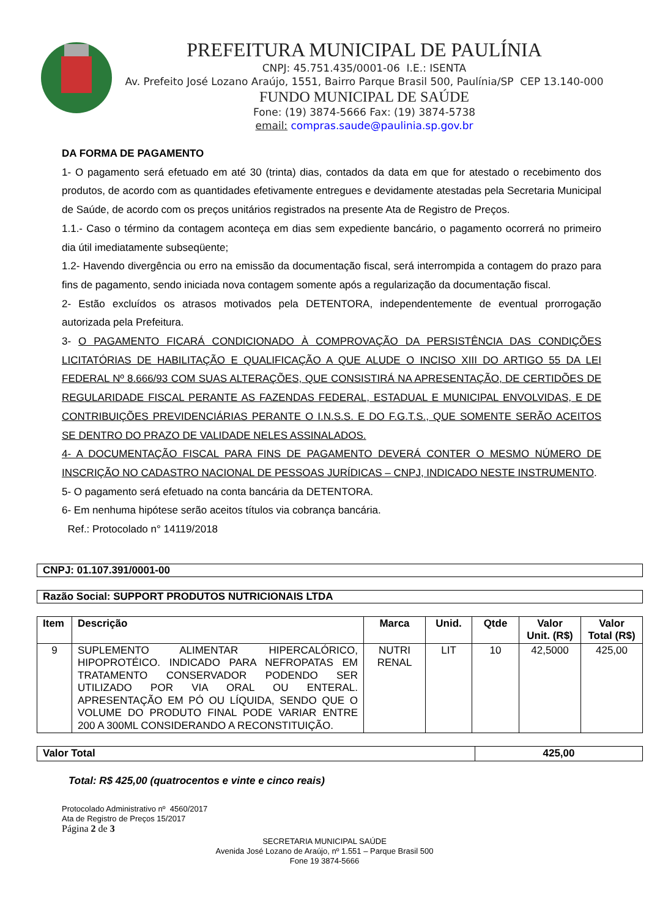PREFEITURA MUNICIPAL DE PAULÍNIA
CNPJ: 45.751.435/0001-06 I.E.: ISENTA
Av. Prefeito José Lozano Araújo, 1551, Bairro Parque Brasil 500, Paulínia/SP CEP 13.140-000
FUNDO MUNICIPAL DE SAÚDE
Fone: (19) 3874-5666 Fax: (19) 3874-5738
email: compras.saude@paulinia.sp.gov.br
DA FORMA DE PAGAMENTO
1- O pagamento será efetuado em até 30 (trinta) dias, contados da data em que for atestado o recebimento dos produtos, de acordo com as quantidades efetivamente entregues e devidamente atestadas pela Secretaria Municipal de Saúde, de acordo com os preços unitários registrados na presente Ata de Registro de Preços.
1.1.- Caso o término da contagem aconteça em dias sem expediente bancário, o pagamento ocorrerá no primeiro dia útil imediatamente subseqüente;
1.2- Havendo divergência ou erro na emissão da documentação fiscal, será interrompida a contagem do prazo para fins de pagamento, sendo iniciada nova contagem somente após a regularização da documentação fiscal.
2- Estão excluídos os atrasos motivados pela DETENTORA, independentemente de eventual prorrogação autorizada pela Prefeitura.
3- O PAGAMENTO FICARÁ CONDICIONADO À COMPROVAÇÃO DA PERSISTÊNCIA DAS CONDIÇÕES LICITATÓRIAS DE HABILITAÇÃO E QUALIFICAÇÃO A QUE ALUDE O INCISO XIII DO ARTIGO 55 DA LEI FEDERAL Nº 8.666/93 COM SUAS ALTERAÇÕES, QUE CONSISTIRÁ NA APRESENTAÇÃO, DE CERTIDÕES DE REGULARIDADE FISCAL PERANTE AS FAZENDAS FEDERAL, ESTADUAL E MUNICIPAL ENVOLVIDAS, E DE CONTRIBUIÇÕES PREVIDENCIÁRIAS PERANTE O I.N.S.S. E DO F.G.T.S., QUE SOMENTE SERÃO ACEITOS SE DENTRO DO PRAZO DE VALIDADE NELES ASSINALADOS.
4- A DOCUMENTAÇÃO FISCAL PARA FINS DE PAGAMENTO DEVERÁ CONTER O MESMO NÚMERO DE INSCRIÇÃO NO CADASTRO NACIONAL DE PESSOAS JURÍDICAS – CNPJ, INDICADO NESTE INSTRUMENTO.
5- O pagamento será efetuado na conta bancária da DETENTORA.
6- Em nenhuma hipótese serão aceitos títulos via cobrança bancária.
Ref.: Protocolado n° 14119/2018
CNPJ: 01.107.391/0001-00
Razão Social: SUPPORT PRODUTOS NUTRICIONAIS LTDA
| Item | Descrição | Marca | Unid. | Qtde | Valor Unit. (R$) | Valor Total (R$) |
| --- | --- | --- | --- | --- | --- | --- |
| 9 | SUPLEMENTO ALIMENTAR HIPERCALÓRICO, HIPOPROTÉICO. INDICADO PARA NEFROPATAS EM TRATAMENTO CONSERVADOR PODENDO SER UTILIZADO POR VIA ORAL OU ENTERAL. APRESENTAÇÃO EM PÓ OU LÍQUIDA, SENDO QUE O VOLUME DO PRODUTO FINAL PODE VARIAR ENTRE 200 A 300ML CONSIDERANDO A RECONSTITUIÇÃO. | NUTRI RENAL | LIT | 10 | 42,5000 | 425,00 |
| Valor Total | 425,00 |
Total: R$ 425,00 (quatrocentos e vinte e cinco reais)
Protocolado Administrativo nº 4560/2017
Ata de Registro de Preços 15/2017
Página 2 de 3
SECRETARIA MUNICIPAL SAÚDE
Avenida José Lozano de Araújo, nº 1.551 – Parque Brasil 500
Fone 19 3874-5666